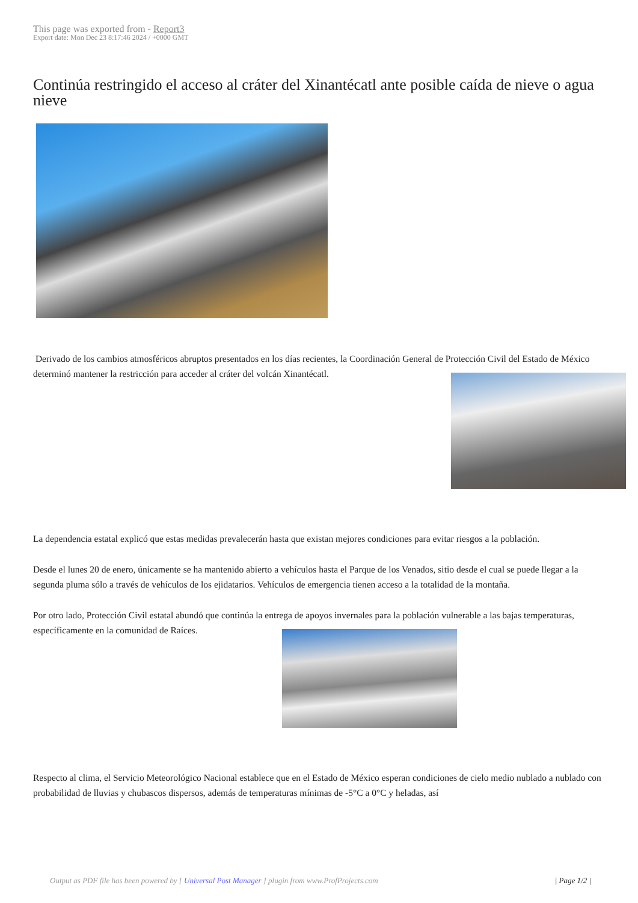This page was exported from - Report3
Export date: Mon Dec 23 8:17:46 2024 / +0000 GMT
Continúa restringido el acceso al cráter del Xinantécatl ante posible caída de nieve o agua nieve
Derivado de los cambios atmosféricos abruptos presentados en los días recientes, la Coordinación General de Protección Civil del Estado de México determinó mantener la restricción para acceder al cráter del volcán Xinantécatl.
La dependencia estatal explicó que estas medidas prevalecerán hasta que existan mejores condiciones para evitar riesgos a la población.
Desde el lunes 20 de enero, únicamente se ha mantenido abierto a vehículos hasta el Parque de los Venados, sitio desde el cual se puede llegar a la segunda pluma sólo a través de vehículos de los ejidatarios. Vehículos de emergencia tienen acceso a la totalidad de la montaña.
Por otro lado, Protección Civil estatal abundó que continúa la entrega de apoyos invernales para la población vulnerable a las bajas temperaturas, específicamente en la comunidad de Raíces.
Respecto al clima, el Servicio Meteorológico Nacional establece que en el Estado de México esperan condiciones de cielo medio nublado a nublado con probabilidad de lluvias y chubascos dispersos, además de temperaturas mínimas de -5°C a 0°C y heladas, así
Output as PDF file has been powered by [ Universal Post Manager ] plugin from www.ProfProjects.com | Page 1/2 |